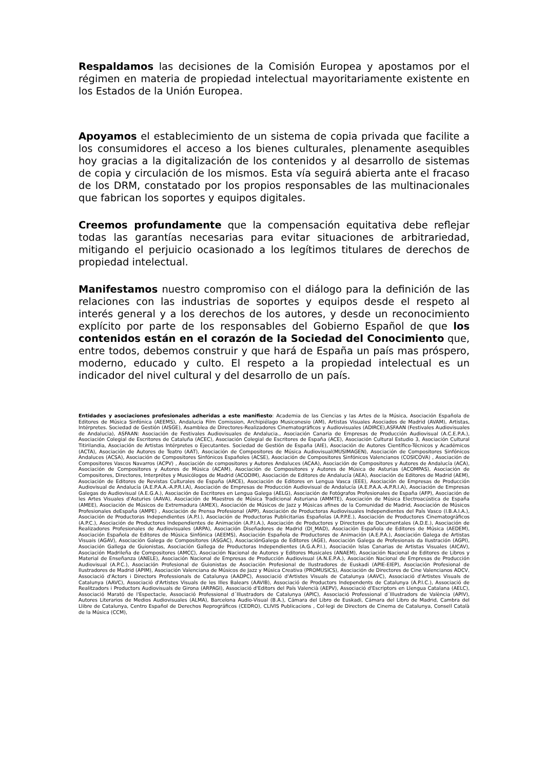Respaldamos las decisiones de la Comisión Europea y apostamos por el régimen en materia de propiedad intelectual mayoritariamente existente en los Estados de la Unión Europea.
Apoyamos el establecimiento de un sistema de copia privada que facilite a los consumidores el acceso a los bienes culturales, plenamente asequibles hoy gracias a la digitalización de los contenidos y al desarrollo de sistemas de copia y circulación de los mismos. Esta vía seguirá abierta ante el fracaso de los DRM, constatado por los propios responsables de las multinacionales que fabrican los soportes y equipos digitales.
Creemos profundamente que la compensación equitativa debe reflejar todas las garantías necesarias para evitar situaciones de arbitrariedad, mitigando el perjuicio ocasionado a los legítimos titulares de derechos de propiedad intelectual.
Manifestamos nuestro compromiso con el diálogo para la definición de las relaciones con las industrias de soportes y equipos desde el respeto al interés general y a los derechos de los autores, y desde un reconocimiento explícito por parte de los responsables del Gobierno Español de que los contenidos están en el corazón de la Sociedad del Conocimiento que, entre todos, debemos construir y que hará de España un país mas próspero, moderno, educado y culto. El respeto a la propiedad intelectual es un indicador del nivel cultural y del desarrollo de un país.
Entidades y asociaciones profesionales adheridas a este manifiesto: Academia de las Ciencias y las Artes de la Música, Asociación Española de Editores de Música Sinfónica (AEEMS), Andalucia Film Comission, Archipiélago Musiconesio (AM), Artistas Visuales Asociados de Madrid (AVAM), Artistas, Intérpretes. Sociedad de Gestión (AISGE), Asamblea de Directores-Realizadores Cinematográficos y Audiovisuales (ADIRCE),ASFAAN (Festivales Audiovisuales de Andalucia), ASFAAN: Asociación de Festivales Audiovisuales de Andalucia., Asociación Canaria de Empresas de Producción Audiovisual (A.C.E.P.A.), Asociación Colegial de Escritores de Cataluña (ACEC), Asociación Colegial de Escritores de España (ACE), Asociación Cultural Estudio 3, Asociación Cultural Titirilandia, Asociación de Artistas Intérpretes o Ejecutantes. Sociedad de Gestión de España (AIE), Asociación de Autores Científico-Técnicos y Académicos (ACTA), Asociación de Autores de Teatro (AAT), Asociación de Compositores de Música Audiovisual(MUSIMAGEN), Asociación de Compositores Sinfónicos Andaluces (ACSA), Asociación de Compositores Sinfónicos Españoles (ACSE), Asociación de Compositores Sinfónicos Valencianos (COSICOVA) , Asociación de Compositores Vascos Navarros (ACPV) , Asociación de compositores y Autores Andaluces (ACAA), Asociación de Compositores y Autores de Andalucía (ACA), Asociación de Compositores y Autores de Música (ACAM), Asociación de Compositores y Autores de Música de Asturias (ACOMPAS), Asociación de Compositores, Directores, Interprétes y Musicólogos de Madrid (ACODIM), Asociación de Editores de Andalucía (AEA), Asociación de Editores de Madrid (AEM), Asociación de Editores de Revistas Culturales de España (ARCE), Asociación de Editores en Lengua Vasca (EEE), Asociación de Empresas de Producción Audiovisual de Andalucía (A.E.P.A.A.-A.P.R.I.A), Asociación de Empresas de Producción Audiovisual de Andalucía (A.E.P.A.A.-A.P.R.I.A), Asociación de Empresas Galegas do Audiovisual (A.E.G.A.), Asociación de Escritores en Lengua Galega (AELG), Asociación de Fotógrafos Profesionales de España (AFP), Asociación de les Artes Visuales d'Asturies (AAVA), Asociación de Maestros de Música Tradicional Asturiana (AMMTE), Asociación de Música Electroacústica de España (AMEE), Asociación de Músicos de Extremadura (AMEX), Asociación de Músicos de Jazz y Músicas afines de la Comunidad de Madrid, Asociación de Músicos Profesionales deEspaña (AMPE) , Asociación de Prensa Profesional (APP), Asociación de Productoras Audiovisuales Independientes del País Vasco (I.B.A.I.A.), Asociación de Productoras Independientes (A.P.I.), Asociación de Productoras Publicitarias Españolas (A.P.P.E.), Asociación de Productores Cinematográficos (A.P.C.), Asociación de Productores Independientes de Animación (A.P.I.A.), Asociación de Productores y Directores de Documentales (A.D.E.), Asociación de Realizadores Profesionales de Audiovisuales (ARPA), Asociación Diseñadores de Madrid (DI_MAD), Asociación Española de Editores de Música (AEDEM), Asociación Española de Editores de Música Sinfónica (AEEMS), Asociación Española de Productores de Animación (A.E.P.A.), Asociación Galega de Artistas Visuais (AGAV), Asociación Galega de Compositores (ASGAC), AsociaciónGalega de Editores (AGE), Asociación Galega de Profesionais da Ilustración (AGPI), Asociación Gallega de Guionistas, Asociación Gallega de Productoras Independientes (A.G.A.P.I.), Asociación Islas Canarias de Artistas Visuales (AICAV), Asociación Madrileña de Compositores (AMCC), Asociación Nacional de Autores y Editores Musicales (ANAEM), Asociación Nacional de Editores de Libros y Material de Enseñanza (ANELE), Asociación Nacional de Empresas de Producción Audiovisual (A.N.E.P.A.), Asociación Nacional de Empresas de Producción Audiovisual (A.P.C.), Asociación Profesional de Guionistas de Asociación Profesional de Ilustradores de Euskadi (APIE-EIEP), Asociación Profesional de Ilustradores de Madrid (APIM), Asociación Valenciana de Músicos de Jazz y Música Creativa (PROMUSICS), Asociación de Directores de Cine Valencianos ADCV, Associació d'Actors i Directors Professionals de Catalunya (AADPC), Associació d'Artistes Visuals de Catalunya (AAVC), Associació d'Artistes Visuals de Catalunya (AAVC), Associació d'Artistes Visuals de les Illes Balears (AAVIB), Associació de Productors Independents de Catalunya (A.P.I.C.), Associació de Realitzadors i Productors Audiovisuals de Girona (ARPAGI), Associació d'Editors del País Valencià (AEPV), Associació d'Escriptors en Llengua Catalana (AELC), Associació Marató de l'Espectacle, Associació Professional d´Illustradors de Catalunya (APIC), Associació Professional d´Illustradors de València (APIV), Autores Literarios de Medios Audiovisuales (ALMA), Barcelona Audio-Visual (B.A.), Cámara del Libro de Euskadi, Cámara del Libro de Madrid, Cambra del Llibre de Catalunya, Centro Español de Derechos Reprográficos (CEDRO), CLIVIS Publicacions , Col·legi de Directors de Cinema de Catalunya, Consell Català de la Música (CCM),